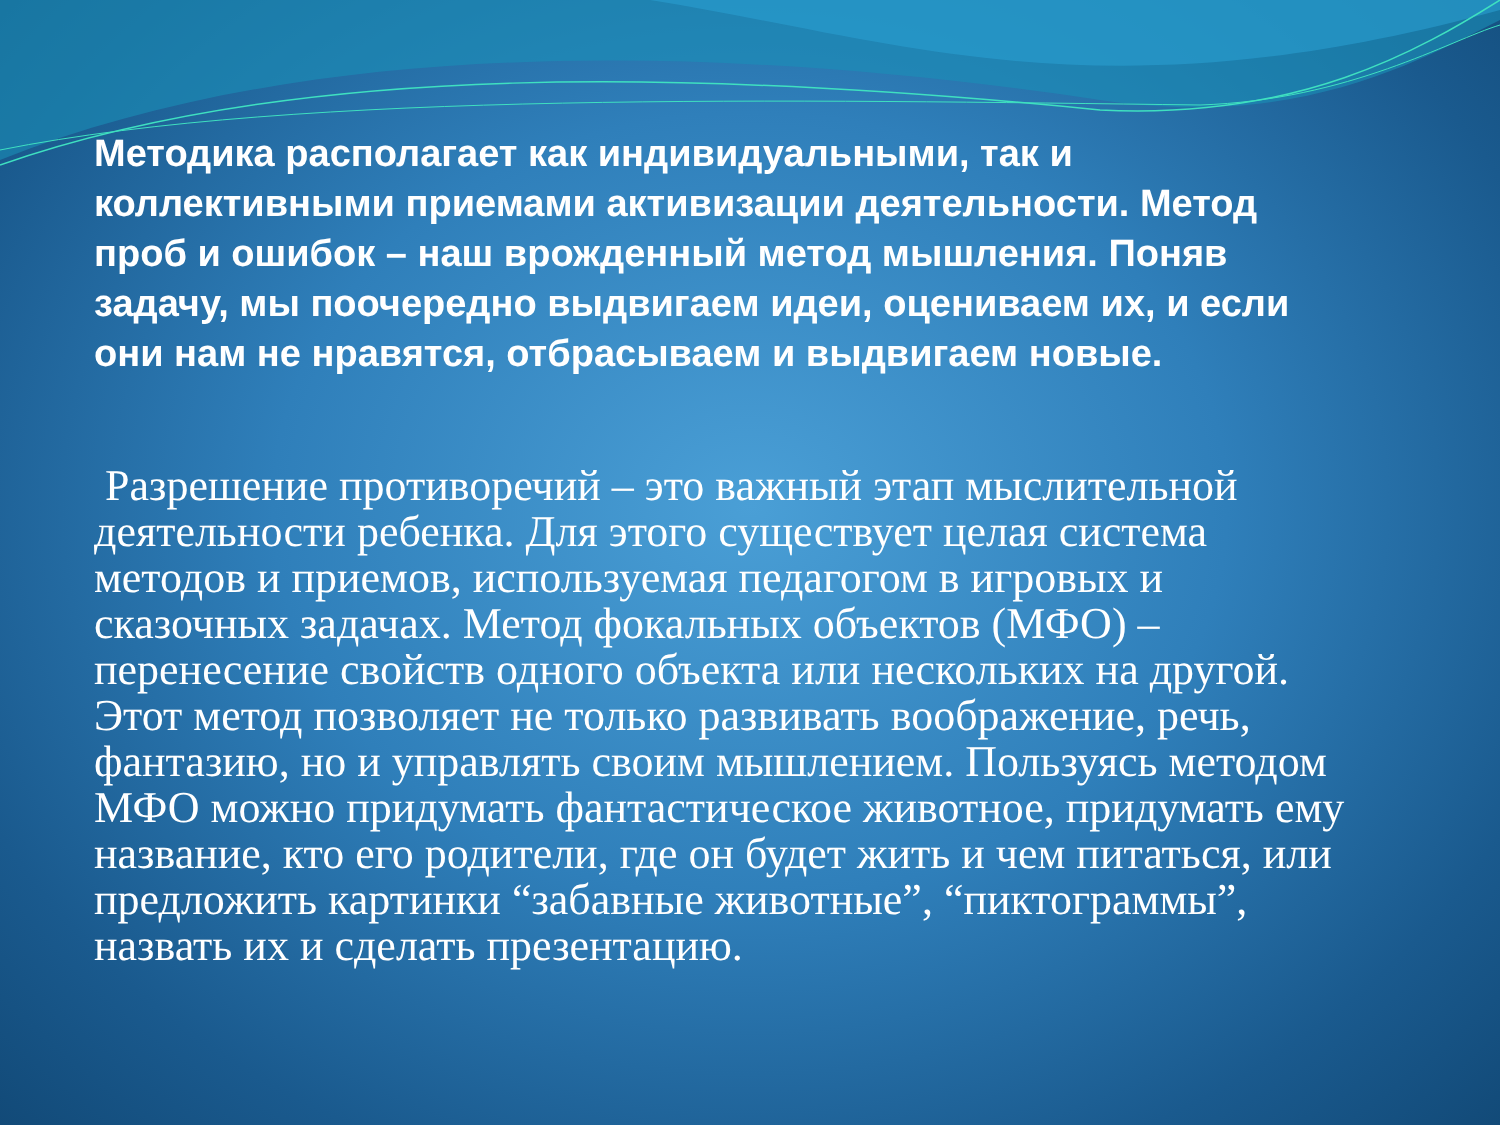Методика располагает как индивидуальными, так и коллективными приемами активизации деятельности. Метод проб и ошибок – наш врожденный метод мышления. Поняв задачу, мы поочередно выдвигаем идеи, оцениваем их, и если они нам не нравятся, отбрасываем и выдвигаем новые.
Разрешение противоречий – это важный этап мыслительной деятельности ребенка. Для этого существует целая система методов и приемов, используемая педагогом в игровых и сказочных задачах. Метод фокальных объектов (МФО) – перенесение свойств одного объекта или нескольких на другой. Этот метод позволяет не только развивать воображение, речь, фантазию, но и управлять своим мышлением. Пользуясь методом МФО можно придумать фантастическое животное, придумать ему название, кто его родители, где он будет жить и чем питаться, или предложить картинки “забавные животные”, “пиктограммы”, назвать их и сделать презентацию.